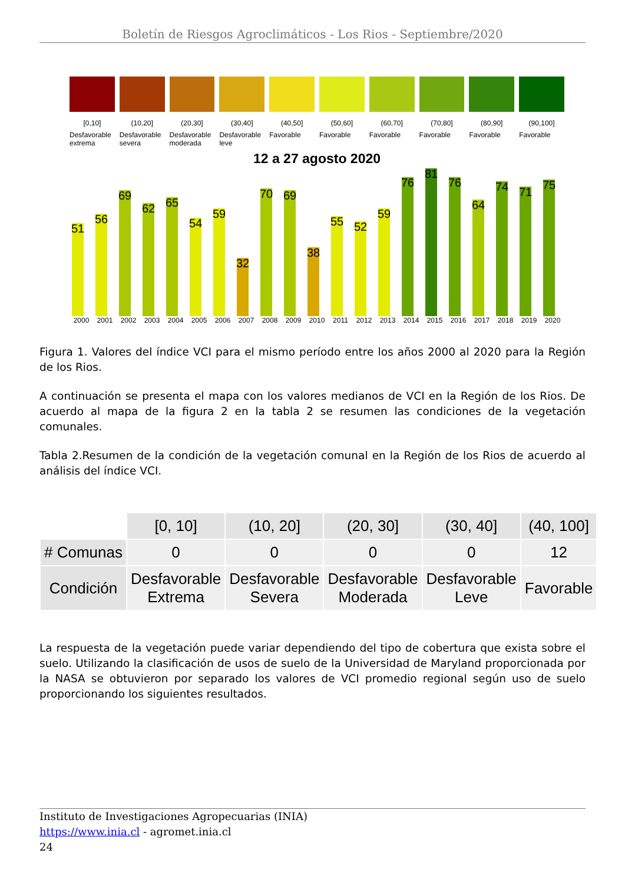Boletín de Riesgos Agroclimáticos - Los Rios - Septiembre/2020
[0,10]
Desfavorable extrema
(10,20]
Desfavorable severa
(20,30]
Desfavorable moderada
(30,40]
Desfavorable leve
(40,50]
Favorable
(50,60]
Favorable
(60,70]
Favorable
(70,80]
Favorable
(80,90]
Favorable
(90,100]
Favorable
12 a 27 agosto 2020
51
56
69
62
65
54
59
32
70
69
38
55
52
59
76
81
76
64
74
71
75
2000 2001 2002 2003 2004 2005 2006 2007 2008 2009 2010 2011 2012 2013 2014 2015 2016 2017 2018 2019 2020
Figura 1. Valores del índice VCI para el mismo período entre los años 2000 al 2020 para la Región de los Rios.
A continuación se presenta el mapa con los valores medianos de VCI en la Región de los Rios. De acuerdo al mapa de la figura 2 en la tabla 2 se resumen las condiciones de la vegetación comunales.
Tabla 2.Resumen de la condición de la vegetación comunal en la Región de los Rios de acuerdo al análisis del índice VCI.
| | [0, 10] | (10, 20] | (20, 30] | (30, 40] | (40, 100] |
| --- | --- | --- | --- | --- | --- |
| # Comunas | 0 | 0 | 0 | 0 | 12 |
| Condición | Desfavorable Extrema | Desfavorable Severa | Desfavorable Moderada | Desfavorable Leve | Favorable |
La respuesta de la vegetación puede variar dependiendo del tipo de cobertura que exista sobre el suelo. Utilizando la clasificación de usos de suelo de la Universidad de Maryland proporcionada por la NASA se obtuvieron por separado los valores de VCI promedio regional según uso de suelo proporcionando los siguientes resultados.
Instituto de Investigaciones Agropecuarias (INIA)
https://www.inia.cl - agromet.inia.cl
24